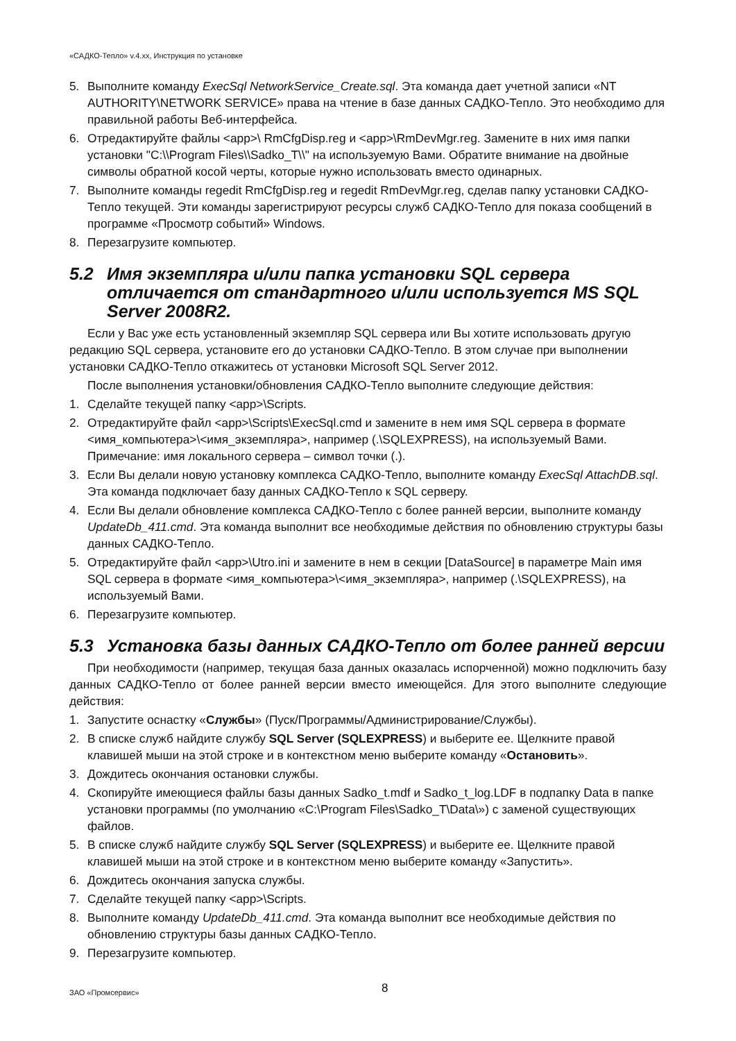«САДКО-Тепло» v.4.xx, Инструкция по установке
5. Выполните команду ExecSql NetworkService_Create.sql. Эта команда дает учетной записи «NT AUTHORITY\NETWORK SERVICE» права на чтение в базе данных САДКО-Тепло. Это необходимо для правильной работы Веб-интерфейса.
6. Отредактируйте файлы <app>\ RmCfgDisp.reg и <app>\RmDevMgr.reg. Замените в них имя папки установки "C:\\Program Files\\Sadko_T\\" на используемую Вами. Обратите внимание на двойные символы обратной косой черты, которые нужно использовать вместо одинарных.
7. Выполните команды regedit RmCfgDisp.reg и regedit RmDevMgr.reg, сделав папку установки САДКО-Тепло текущей. Эти команды зарегистрируют ресурсы служб САДКО-Тепло для показа сообщений в программе «Просмотр событий» Windows.
8. Перезагрузите компьютер.
5.2 Имя экземпляра и/или папка установки SQL сервера отличается от стандартного и/или используется MS SQL Server 2008R2.
Если у Вас уже есть установленный экземпляр SQL сервера или Вы хотите использовать другую редакцию SQL сервера, установите его до установки САДКО-Тепло. В этом случае при выполнении установки САДКО-Тепло откажитесь от установки Microsoft SQL Server 2012.
После выполнения установки/обновления САДКО-Тепло выполните следующие действия:
1. Сделайте текущей папку <app>\Scripts.
2. Отредактируйте файл <app>\Scripts\ExecSql.cmd и замените в нем имя SQL сервера в формате <имя_компьютера>\<имя_экземпляра>, например (.\SQLEXPRESS), на используемый Вами. Примечание: имя локального сервера – символ точки (.).
3. Если Вы делали новую установку комплекса САДКО-Тепло, выполните команду ExecSql AttachDB.sql. Эта команда подключает базу данных САДКО-Тепло к SQL серверу.
4. Если Вы делали обновление комплекса САДКО-Тепло с более ранней версии, выполните команду UpdateDb_411.cmd. Эта команда выполнит все необходимые действия по обновлению структуры базы данных САДКО-Тепло.
5. Отредактируйте файл <app>\Utro.ini и замените в нем в секции [DataSource] в параметре Main имя SQL сервера в формате <имя_компьютера>\<имя_экземпляра>, например (.\SQLEXPRESS), на используемый Вами.
6. Перезагрузите компьютер.
5.3 Установка базы данных САДКО-Тепло от более ранней версии
При необходимости (например, текущая база данных оказалась испорченной) можно подключить базу данных САДКО-Тепло от более ранней версии вместо имеющейся. Для этого выполните следующие действия:
1. Запустите оснастку «Службы» (Пуск/Программы/Администрирование/Службы).
2. В списке служб найдите службу SQL Server (SQLEXPRESS) и выберите ее. Щелкните правой клавишей мыши на этой строке и в контекстном меню выберите команду «Остановить».
3. Дождитесь окончания остановки службы.
4. Скопируйте имеющиеся файлы базы данных Sadko_t.mdf и Sadko_t_log.LDF в подпапку Data в папке установки программы (по умолчанию «C:\Program Files\Sadko_T\Data\») с заменой существующих файлов.
5. В списке служб найдите службу SQL Server (SQLEXPRESS) и выберите ее. Щелкните правой клавишей мыши на этой строке и в контекстном меню выберите команду «Запустить».
6. Дождитесь окончания запуска службы.
7. Сделайте текущей папку <app>\Scripts.
8. Выполните команду UpdateDb_411.cmd. Эта команда выполнит все необходимые действия по обновлению структуры базы данных САДКО-Тепло.
9. Перезагрузите компьютер.
ЗАО «Промсервис» 8